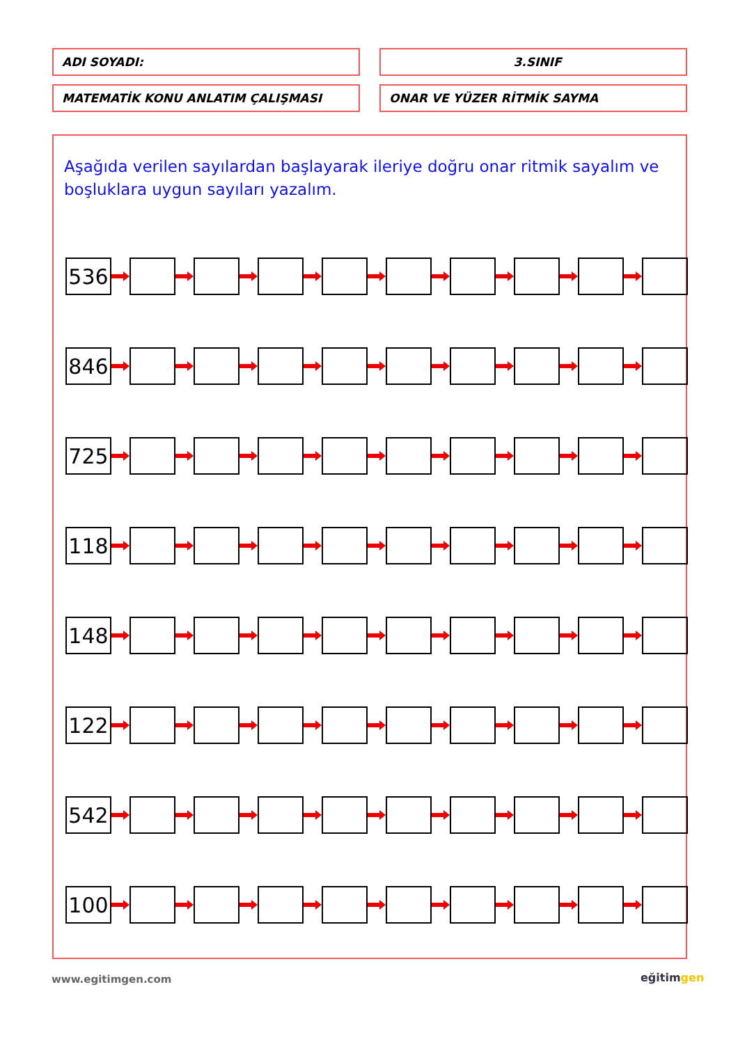ADI SOYADI: 3.SINIF
MATEMATİK KONU ANLATIM ÇALIŞMASI ONAR VE YÜZER RİTMİK SAYMA
Aşağıda verilen sayılardan başlayarak ileriye doğru onar ritmik sayalım ve boşluklara uygun sayıları yazalım.
| 536 |
| 846 |
| 725 |
| 118 |
| 148 |
| 122 |
| 542 |
| 100 |
www.egitimgen.com eğitimgen